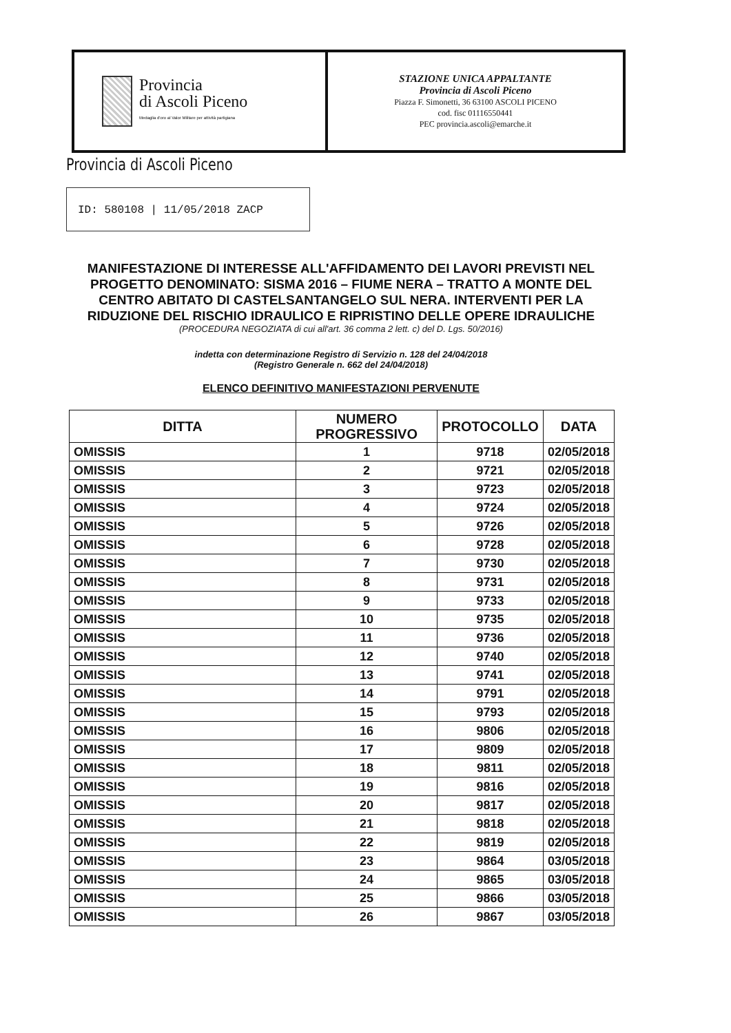Provincia
di Ascoli Piceno
Medaglia d'oro al Valor Militare per attività partigiana
STAZIONE UNICA APPALTANTE
Provincia di Ascoli Piceno
Piazza F. Simonetti, 36 63100 ASCOLI PICENO
cod. fisc 01116550441
PEC provincia.ascoli@emarche.it
Provincia di Ascoli Piceno
ID: 580108 | 11/05/2018 ZACP
MANIFESTAZIONE DI INTERESSE ALL'AFFIDAMENTO DEI LAVORI PREVISTI NEL PROGETTO DENOMINATO: SISMA 2016 – FIUME NERA – TRATTO A MONTE DEL CENTRO ABITATO DI CASTELSANTANGELO SUL NERA. INTERVENTI PER LA RIDUZIONE DEL RISCHIO IDRAULICO E RIPRISTINO DELLE OPERE IDRAULICHE
(PROCEDURA NEGOZIATA di cui all'art. 36 comma 2 lett. c) del D. Lgs. 50/2016)
indetta con determinazione Registro di Servizio n. 128 del 24/04/2018
(Registro Generale n. 662 del 24/04/2018)
ELENCO DEFINITIVO MANIFESTAZIONI PERVENUTE
| DITTA | NUMERO PROGRESSIVO | PROTOCOLLO | DATA |
| --- | --- | --- | --- |
| OMISSIS | 1 | 9718 | 02/05/2018 |
| OMISSIS | 2 | 9721 | 02/05/2018 |
| OMISSIS | 3 | 9723 | 02/05/2018 |
| OMISSIS | 4 | 9724 | 02/05/2018 |
| OMISSIS | 5 | 9726 | 02/05/2018 |
| OMISSIS | 6 | 9728 | 02/05/2018 |
| OMISSIS | 7 | 9730 | 02/05/2018 |
| OMISSIS | 8 | 9731 | 02/05/2018 |
| OMISSIS | 9 | 9733 | 02/05/2018 |
| OMISSIS | 10 | 9735 | 02/05/2018 |
| OMISSIS | 11 | 9736 | 02/05/2018 |
| OMISSIS | 12 | 9740 | 02/05/2018 |
| OMISSIS | 13 | 9741 | 02/05/2018 |
| OMISSIS | 14 | 9791 | 02/05/2018 |
| OMISSIS | 15 | 9793 | 02/05/2018 |
| OMISSIS | 16 | 9806 | 02/05/2018 |
| OMISSIS | 17 | 9809 | 02/05/2018 |
| OMISSIS | 18 | 9811 | 02/05/2018 |
| OMISSIS | 19 | 9816 | 02/05/2018 |
| OMISSIS | 20 | 9817 | 02/05/2018 |
| OMISSIS | 21 | 9818 | 02/05/2018 |
| OMISSIS | 22 | 9819 | 02/05/2018 |
| OMISSIS | 23 | 9864 | 03/05/2018 |
| OMISSIS | 24 | 9865 | 03/05/2018 |
| OMISSIS | 25 | 9866 | 03/05/2018 |
| OMISSIS | 26 | 9867 | 03/05/2018 |